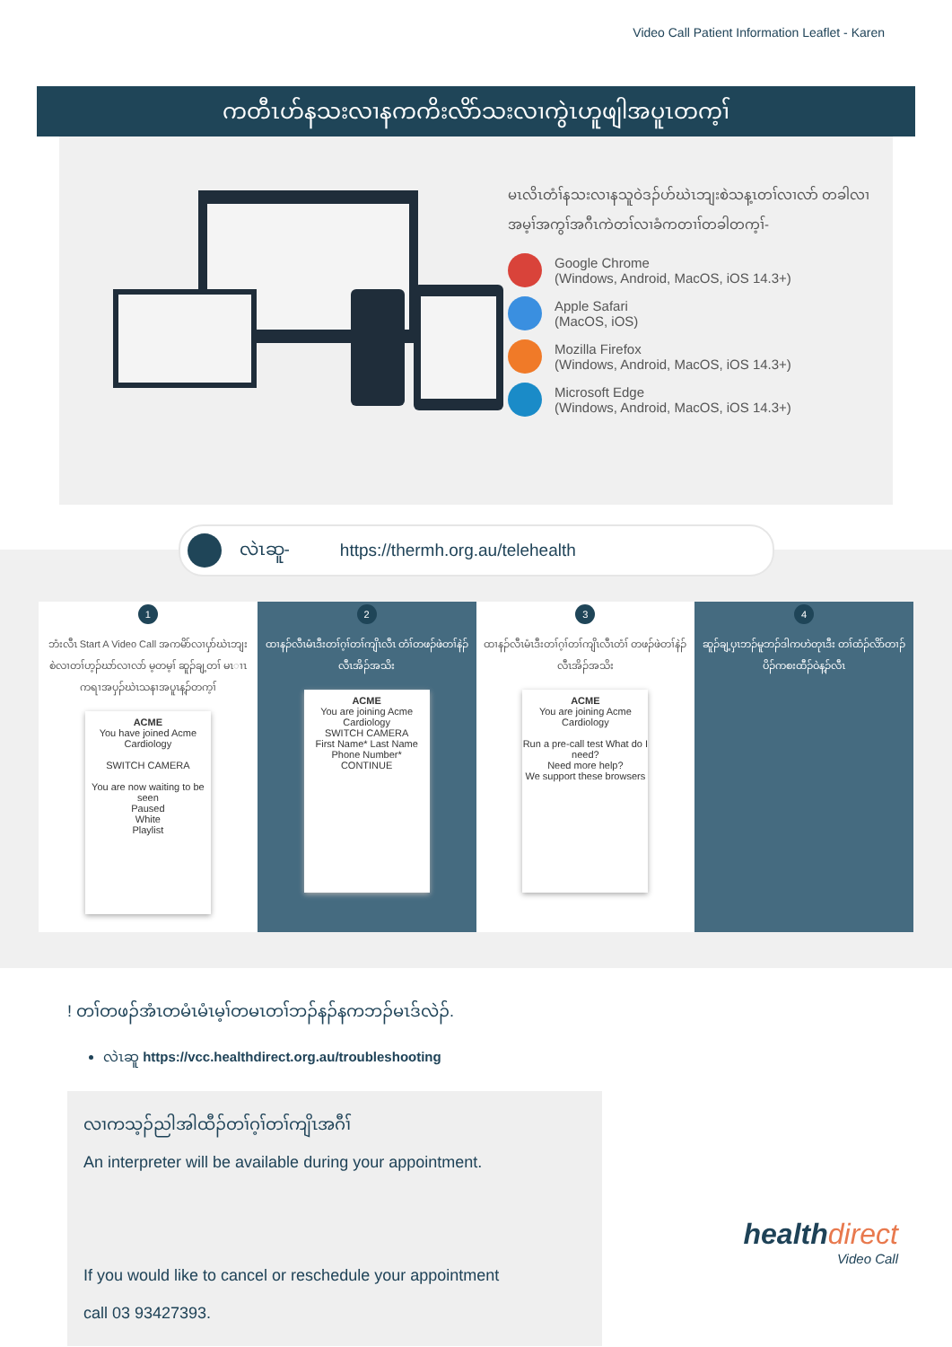Video Call Patient Information Leaflet - Karen
ကတီၤဟ်နသးလၢနကကိးလိာ်သးလၢကွဲၤဟူဖျါအပူၤတက့ၢ်
မၤလိၤတံၢ်နသးလၢနသူဝဲဒၣ်ဟ်ဃဲၤဘျးစဲသန့ၤတၢ်လၢလာ် တခါလၢအမ့ၢ်အကွၢ်အဂီၤကဲတၢ်လၢခံကတၢၢ်တခါတက့ၢ်-
Google Chrome
(Windows, Android, MacOS, iOS 14.3+)
Apple Safari
(MacOS, iOS)
Mozilla Firefox
(Windows, Android, MacOS, iOS 14.3+)
Microsoft Edge
(Windows, Android, MacOS, iOS 14.3+)
လဲၤဆူ- https://thermh.org.au/telehealth
1
ဘံးလီၤ Start A Video Call အကမိာ်လၢပှာ်ဃဲၤဘျးစဲလၢတၢ်ဟ့ၣ်ဃာ်လၢလာ် မ့တမ့ၢ် ဆူၣ်ချ့တၢ် မၤၢၤကရၢအပှၣ်ဃဲၤသနၢအပူၤန့ၣ်တက့ၢ်
ACME
You have joined Acme Cardiology
SWITCH CAMERA
You are now waiting to be seen
Paused
White
Playlist
2
ထၢနၣ်လီၤမံၤဒီးတၢ်ဂ့ၢ်တၢ်ကျိၤလီၤ တံၢ်တဖၣ်ဖဲတၢ်နဲၣ်လီၤအိၣ်အသိး
ACME
You are joining Acme Cardiology
SWITCH CAMERA
First Name* Last Name
Phone Number*
CONTINUE
3
ထၢနၣ်လီၤမံၤဒီးတၢ်ဂ့ၢ်တၢ်ကျိၤလီၤတံၢ် တဖၣ်ဖဲတၢ်နဲၣ်လီၤအိၣ်အသိး
ACME
You are joining Acme Cardiology
Run a pre-call test What do I need?
Need more help?
We support these browsers
4
ဆူၣ်ချ့ပှၤဘၣ်မူဘၣ်ဒါကဟဲတုၤဒီး တၢ်ထံၣ်လိာ်တၢၣ်ပိၣ်ကစးထီၣ်ဝဲန့ၣ်လီၤ
! တၢ်တဖၣ်အံၤတမံၤမံၤမ့ၢ်တမၤတၢ်ဘၣ်နၣ်နကဘၣ်မၤဒ်လဲၣ်.
လဲၤဆူ https://vcc.healthdirect.org.au/troubleshooting
လၢကသ့ၣ်ညါအါထီၣ်တၢ်ဂ့ၢ်တၢ်ကျိၤအဂီၢ်
An interpreter will be available during your appointment.
If you would like to cancel or reschedule your appointment
call 03 93427393.
healthdirect
Video Call